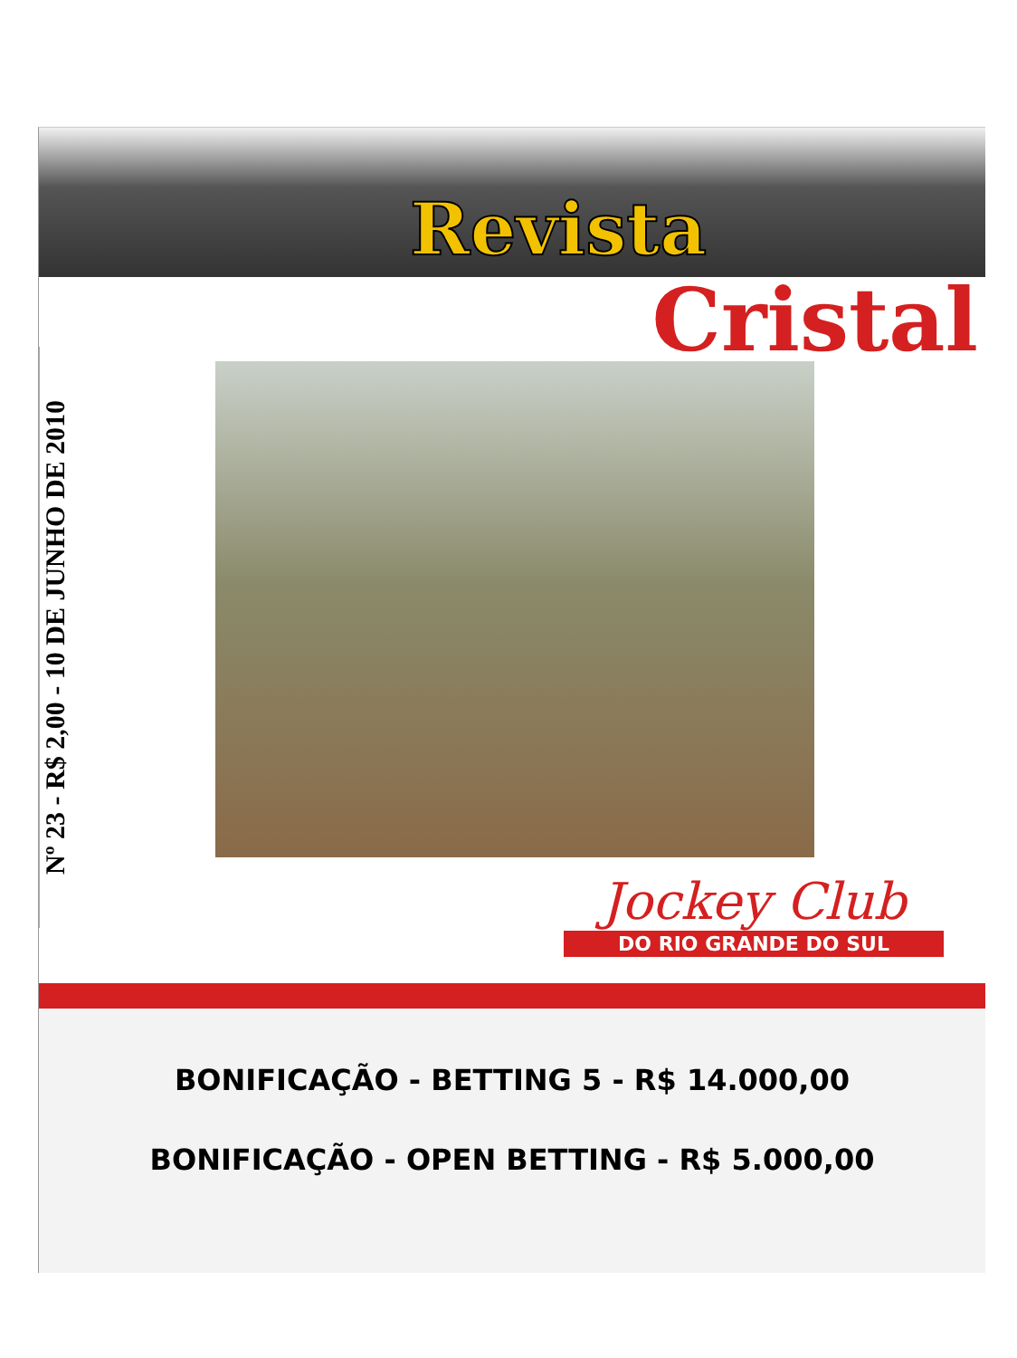Revista
Cristal
Nº 23 - R$ 2,00 - 10 DE JUNHO DE 2010
Jockey Club
DO RIO GRANDE DO SUL
BONIFICAÇÃO - BETTING 5 - R$ 14.000,00
BONIFICAÇÃO - OPEN BETTING - R$ 5.000,00